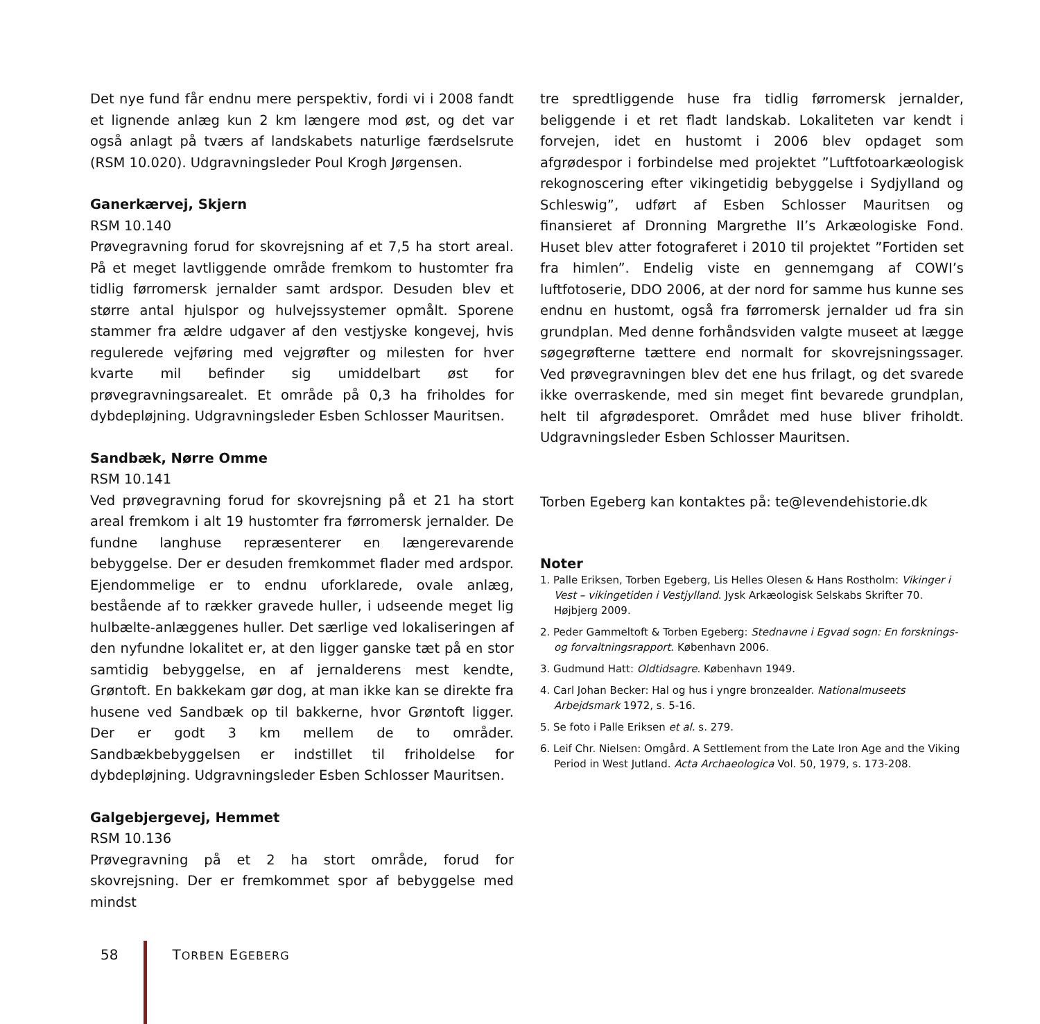Det nye fund får endnu mere perspektiv, fordi vi i 2008 fandt et lignende anlæg kun 2 km længere mod øst, og det var også anlagt på tværs af landskabets naturlige færdselsrute (RSM 10.020). Udgravningsleder Poul Krogh Jørgensen.
Ganerkærvej, Skjern
RSM 10.140
Prøvegravning forud for skovrejsning af et 7,5 ha stort areal. På et meget lavtliggende område fremkom to hustomter fra tidlig førromersk jernalder samt ardspor. Desuden blev et større antal hjulspor og hulvejssystemer opmålt. Sporene stammer fra ældre udgaver af den vestjyske kongevej, hvis regulerede vejføring med vejgrøfter og milesten for hver kvarte mil befinder sig umiddelbart øst for prøvegravningsarealet. Et område på 0,3 ha friholdes for dybdepløjning. Udgravningsleder Esben Schlosser Mauritsen.
Sandbæk, Nørre Omme
RSM 10.141
Ved prøvegravning forud for skovrejsning på et 21 ha stort areal fremkom i alt 19 hustomter fra førromersk jernalder. De fundne langhuse repræsenterer en længerevarende bebyggelse. Der er desuden fremkommet flader med ardspor. Ejendommelige er to endnu uforklarede, ovale anlæg, bestående af to rækker gravede huller, i udseende meget lig hulbælte-anlæggenes huller. Det særlige ved lokaliseringen af den nyfundne lokalitet er, at den ligger ganske tæt på en stor samtidig bebyggelse, en af jernalderens mest kendte, Grøntoft. En bakkekam gør dog, at man ikke kan se direkte fra husene ved Sandbæk op til bakkerne, hvor Grøntoft ligger. Der er godt 3 km mellem de to områder. Sandbækbebyggelsen er indstillet til friholdelse for dybdepløjning. Udgravningsleder Esben Schlosser Mauritsen.
Galgebjergevej, Hemmet
RSM 10.136
Prøvegravning på et 2 ha stort område, forud for skovrejsning. Der er fremkommet spor af bebyggelse med mindst
tre spredtliggende huse fra tidlig førromersk jernalder, beliggende i et ret fladt landskab. Lokaliteten var kendt i forvejen, idet en hustomt i 2006 blev opdaget som afgrødespor i forbindelse med projektet ”Luftfotoarkæologisk rekognoscering efter vikingetidig bebyggelse i Sydjylland og Schleswig”, udført af Esben Schlosser Mauritsen og finansieret af Dronning Margrethe II’s Arkæologiske Fond. Huset blev atter fotograferet i 2010 til projektet ”Fortiden set fra himlen”. Endelig viste en gennemgang af COWI’s luftfotoserie, DDO 2006, at der nord for samme hus kunne ses endnu en hustomt, også fra førromersk jernalder ud fra sin grundplan. Med denne forhåndsviden valgte museet at lægge søgegrøfterne tættere end normalt for skovrejsningssager. Ved prøvegravningen blev det ene hus frilagt, og det svarede ikke overraskende, med sin meget fint bevarede grundplan, helt til afgrødesporet. Området med huse bliver friholdt. Udgravningsleder Esben Schlosser Mauritsen.
Torben Egeberg kan kontaktes på: te@levendehistorie.dk
Noter
1. Palle Eriksen, Torben Egeberg, Lis Helles Olesen & Hans Rostholm: Vikinger i Vest – vikingetiden i Vestjylland. Jysk Arkæologisk Selskabs Skrifter 70. Højbjerg 2009.
2. Peder Gammeltoft & Torben Egeberg: Stednavne i Egvad sogn: En forsknings- og forvaltningsrapport. København 2006.
3. Gudmund Hatt: Oldtidsagre. København 1949.
4. Carl Johan Becker: Hal og hus i yngre bronzealder. Nationalmuseets Arbejdsmark 1972, s. 5-16.
5. Se foto i Palle Eriksen et al. s. 279.
6. Leif Chr. Nielsen: Omgård. A Settlement from the Late Iron Age and the Viking Period in West Jutland. Acta Archaeologica Vol. 50, 1979, s. 173-208.
58 TORBEN EGEBERG